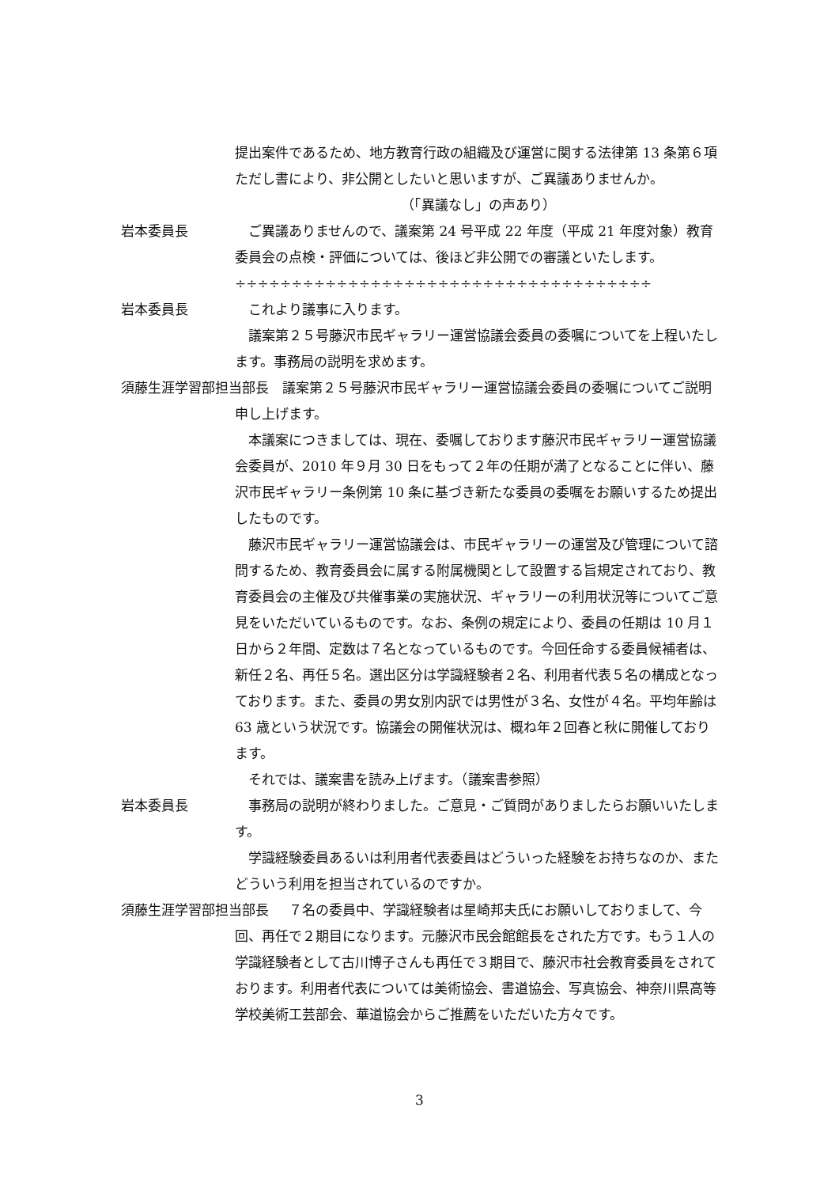提出案件であるため、地方教育行政の組織及び運営に関する法律第 13 条第６項ただし書により、非公開としたいと思いますが、ご異議ありませんか。
（「異議なし」の声あり）
岩本委員長 ご異議ありませんので、議案第 24 号平成 22 年度（平成 21 年度対象）教育委員会の点検・評価については、後ほど非公開での審議といたします。
÷÷÷÷÷÷÷÷÷÷÷÷÷÷÷÷÷÷÷÷÷÷÷÷÷÷÷÷÷÷÷÷÷÷÷÷÷
岩本委員長 これより議事に入ります。
議案第２５号藤沢市民ギャラリー運営協議会委員の委嘱についてを上程いたします。事務局の説明を求めます。
須藤生涯学習部担当部長 議案第２５号藤沢市民ギャラリー運営協議会委員の委嘱についてご説明申し上げます。
本議案につきましては、現在、委嘱しております藤沢市民ギャラリー運営協議会委員が、2010 年９月 30 日をもって２年の任期が満了となることに伴い、藤沢市民ギャラリー条例第 10 条に基づき新たな委員の委嘱をお願いするため提出したものです。
藤沢市民ギャラリー運営協議会は、市民ギャラリーの運営及び管理について諮問するため、教育委員会に属する附属機関として設置する旨規定されており、教育委員会の主催及び共催事業の実施状況、ギャラリーの利用状況等についてご意見をいただいているものです。なお、条例の規定により、委員の任期は 10 月１日から２年間、定数は７名となっているものです。今回任命する委員候補者は、新任２名、再任５名。選出区分は学識経験者２名、利用者代表５名の構成となっております。また、委員の男女別内訳では男性が３名、女性が４名。平均年齢は 63 歳という状況です。協議会の開催状況は、概ね年２回春と秋に開催しております。
それでは、議案書を読み上げます。（議案書参照）
岩本委員長 事務局の説明が終わりました。ご意見・ご質問がありましたらお願いいたします。
学識経験委員あるいは利用者代表委員はどういった経験をお持ちなのか、またどういう利用を担当されているのですか。
須藤生涯学習部担当部長 ７名の委員中、学識経験者は星崎邦夫氏にお願いしておりまして、今回、再任で２期目になります。元藤沢市民会館館長をされた方です。もう１人の学識経験者として古川博子さんも再任で３期目で、藤沢市社会教育委員をされております。利用者代表については美術協会、書道協会、写真協会、神奈川県高等学校美術工芸部会、華道協会からご推薦をいただいた方々です。
3